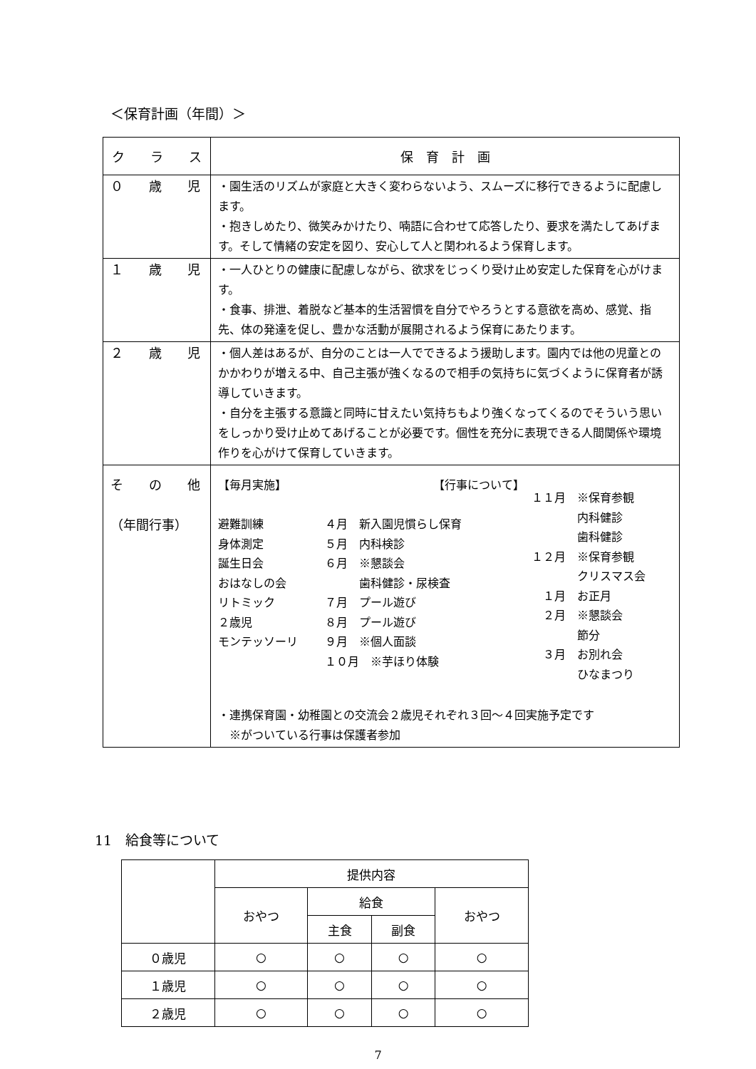＜保育計画（年間）＞
| ク ラ ス | 保 育 計 画 |
| --- | --- |
| ０ 歳 児 | ・園生活のリズムが家庭と大きく変わらないよう、スムーズに移行できるように配慮します。 ・抱きしめたり、微笑みかけたり、喃語に合わせて応答したり、要求を満たしてあげます。そして情緒の安定を図り、安心して人と関われるよう保育します。 |
| １ 歳 児 | ・一人ひとりの健康に配慮しながら、欲求をじっくり受け止め安定した保育を心がけます。 ・食事、排泄、着脱など基本的生活習慣を自分でやろうとする意欲を高め、感覚、指先、体の発達を促し、豊かな活動が展開されるよう保育にあたります。 |
| ２ 歳 児 | ・個人差はあるが、自分のことは一人でできるよう援助します。園内では他の児童とのかかわりが増える中、自己主張が強くなるので相手の気持ちに気づくように保育者が誘導していきます。 ・自分を主張する意識と同時に甘えたい気持ちもより強くなってくるのでそういう思いをしっかり受け止めてあげることが必要です。個性を充分に表現できる人間関係や環境作りを心がけて保育していきます。 |
| そ の 他 （年間行事） | 【毎月実施】 避難訓練 身体測定 誕生日会 おはなしの会 リトミック ２歳児 モンテッソーリ 【行事について】 ４月 新入園児慣らし保育 ５月 内科検診 ６月 ※懇談会 歯科健診・尿検査 ７月 プール遊び ８月 プール遊び ９月 ※個人面談 １０月 ※芋ほり体験 １１月 ※保育参観 内科健診 歯科健診 １２月 ※保育参観 クリスマス会 １月 お正月 ２月 ※懇談会 節分 ３月 お別れ会 ひなまつり ・連携保育園・幼稚園との交流会２歳児それぞれ３回～４回実施予定です ※がついている行事は保護者参加 |
11　給食等について
| | 提供内容 | | | |
| --- | --- | --- | --- | --- |
| | おやつ | 給食 | | おやつ |
| | | 主食 | 副食 | |
| ０歳児 | ○ | ○ | ○ | ○ |
| １歳児 | ○ | ○ | ○ | ○ |
| ２歳児 | ○ | ○ | ○ | ○ |
7